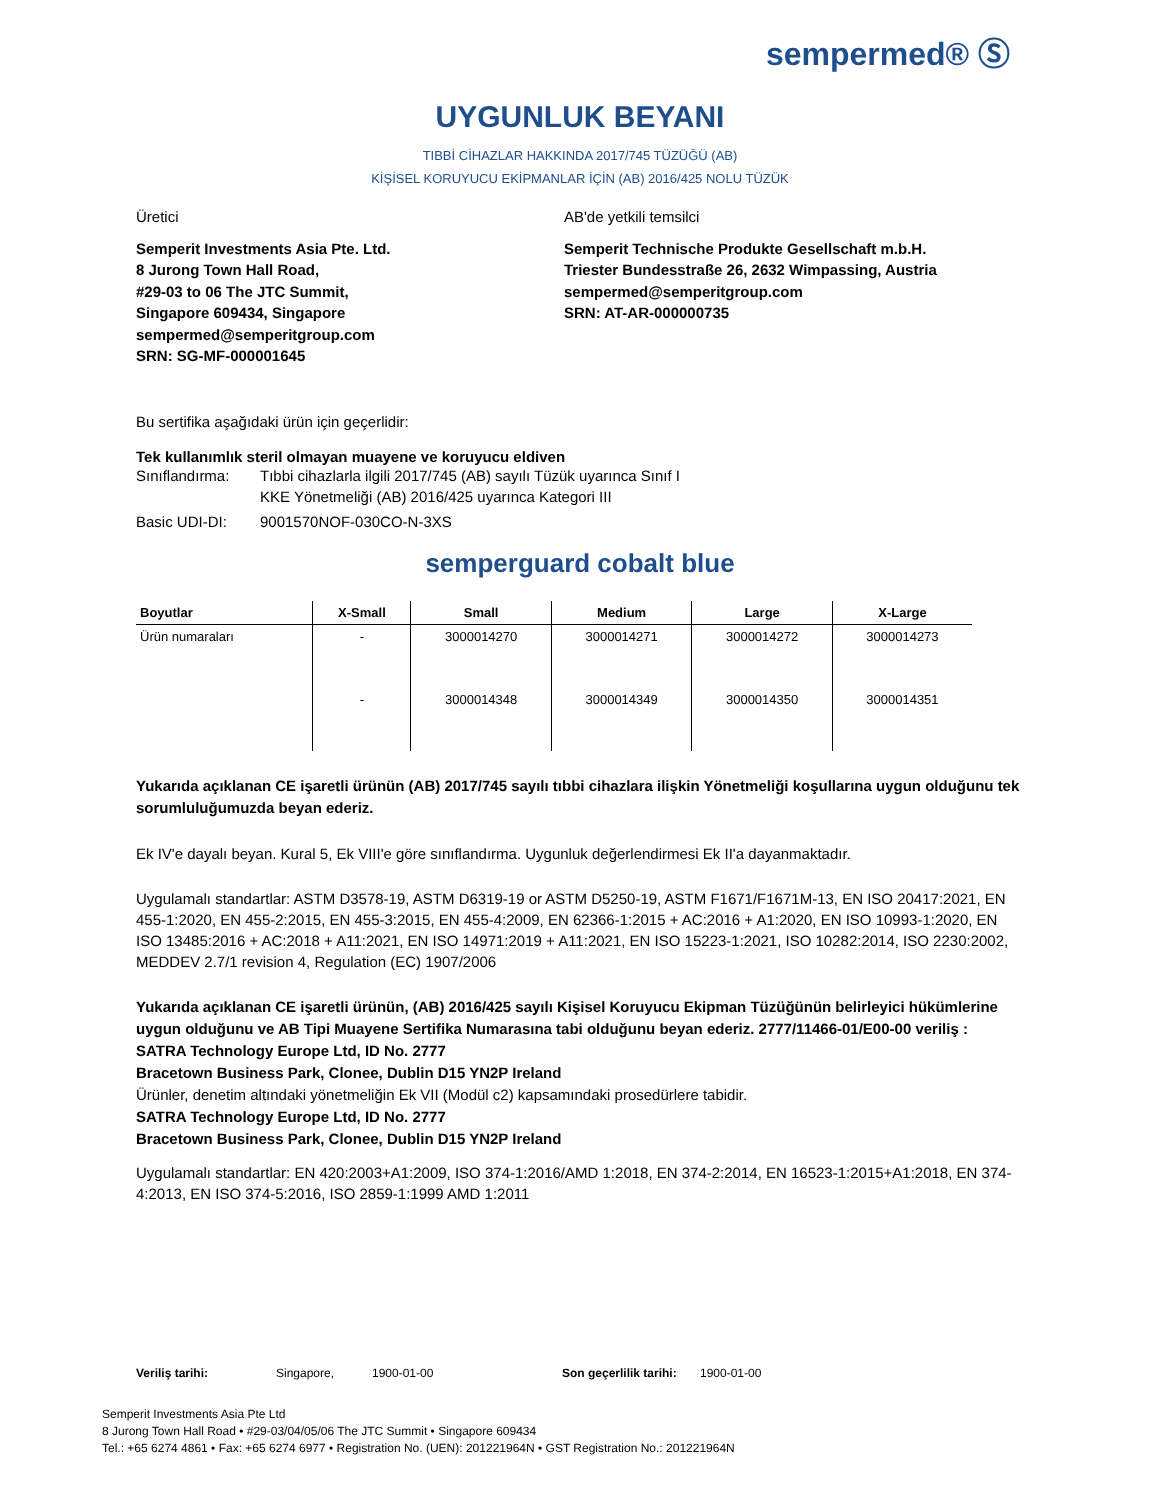sempermed® Ⓢ
UYGUNLUK BEYANI
TIBBİ CİHAZLAR HAKKINDA 2017/745 TÜZÜĞÜ (AB)
KİŞİSEL KORUYUCU EKİPMANLAR İÇİN (AB) 2016/425 NOLU TÜZÜK
Üretici
Semperit Investments Asia Pte. Ltd.
8 Jurong Town Hall Road,
#29-03 to 06 The JTC Summit,
Singapore 609434, Singapore
sempermed@semperitgroup.com
SRN: SG-MF-000001645
AB'de yetkili temsilci
Semperit Technische Produkte Gesellschaft m.b.H.
Triester Bundesstraße 26, 2632 Wimpassing, Austria
sempermed@semperitgroup.com
SRN: AT-AR-000000735
Bu sertifika aşağıdaki ürün için geçerlidir:
Tek kullanımlık steril olmayan muayene ve koruyucu eldiven
Sınıflandırma: Tıbbi cihazlarla ilgili 2017/745 (AB) sayılı Tüzük uyarınca Sınıf I
KKE Yönetmeliği (AB) 2016/425 uyarınca Kategori III
Basic UDI-DI: 9001570NOF-030CO-N-3XS
semperguard cobalt blue
| Boyutlar | X-Small | Small | Medium | Large | X-Large |
| --- | --- | --- | --- | --- | --- |
| Ürün numaraları | - | 3000014270 | 3000014271 | 3000014272 | 3000014273 |
| | - | 3000014348 | 3000014349 | 3000014350 | 3000014351 |
Yukarıda açıklanan CE işaretli ürünün (AB) 2017/745 sayılı tıbbi cihazlara ilişkin Yönetmeliği koşullarına uygun olduğunu tek sorumluluğumuzda beyan ederiz.
Ek IV'e dayalı beyan. Kural 5, Ek VIII'e göre sınıflandırma. Uygunluk değerlendirmesi Ek II'a dayanmaktadır.
Uygulamalı standartlar: ASTM D3578-19, ASTM D6319-19 or ASTM D5250-19, ASTM F1671/F1671M-13, EN ISO 20417:2021, EN 455-1:2020, EN 455-2:2015, EN 455-3:2015, EN 455-4:2009, EN 62366-1:2015 + AC:2016 + A1:2020, EN ISO 10993-1:2020, EN ISO 13485:2016 + AC:2018 + A11:2021, EN ISO 14971:2019 + A11:2021, EN ISO 15223-1:2021, ISO 10282:2014, ISO 2230:2002, MEDDEV 2.7/1 revision 4, Regulation (EC) 1907/2006
Yukarıda açıklanan CE işaretli ürünün, (AB) 2016/425 sayılı Kişisel Koruyucu Ekipman Tüzüğünün belirleyici hükümlerine uygun olduğunu ve AB Tipi Muayene Sertifika Numarasına tabi olduğunu beyan ederiz. 2777/11466-01/E00-00 veriliş :
SATRA Technology Europe Ltd, ID No. 2777
Bracetown Business Park, Clonee, Dublin D15 YN2P Ireland
Ürünler, denetim altındaki yönetmeliğin Ek VII (Modül c2) kapsamındaki prosedürlere tabidir.
SATRA Technology Europe Ltd, ID No. 2777
Bracetown Business Park, Clonee, Dublin D15 YN2P Ireland
Uygulamalı standartlar: EN 420:2003+A1:2009, ISO 374-1:2016/AMD 1:2018, EN 374-2:2014, EN 16523-1:2015+A1:2018, EN 374-4:2013, EN ISO 374-5:2016, ISO 2859-1:1999 AMD 1:2011
Veriliş tarihi: Singapore, 1900-01-00 Son geçerlilik tarihi: 1900-01-00
Semperit Investments Asia Pte Ltd
8 Jurong Town Hall Road • #29-03/04/05/06 The JTC Summit • Singapore 609434
Tel.: +65 6274 4861 • Fax: +65 6274 6977 • Registration No. (UEN): 201221964N • GST Registration No.: 201221964N